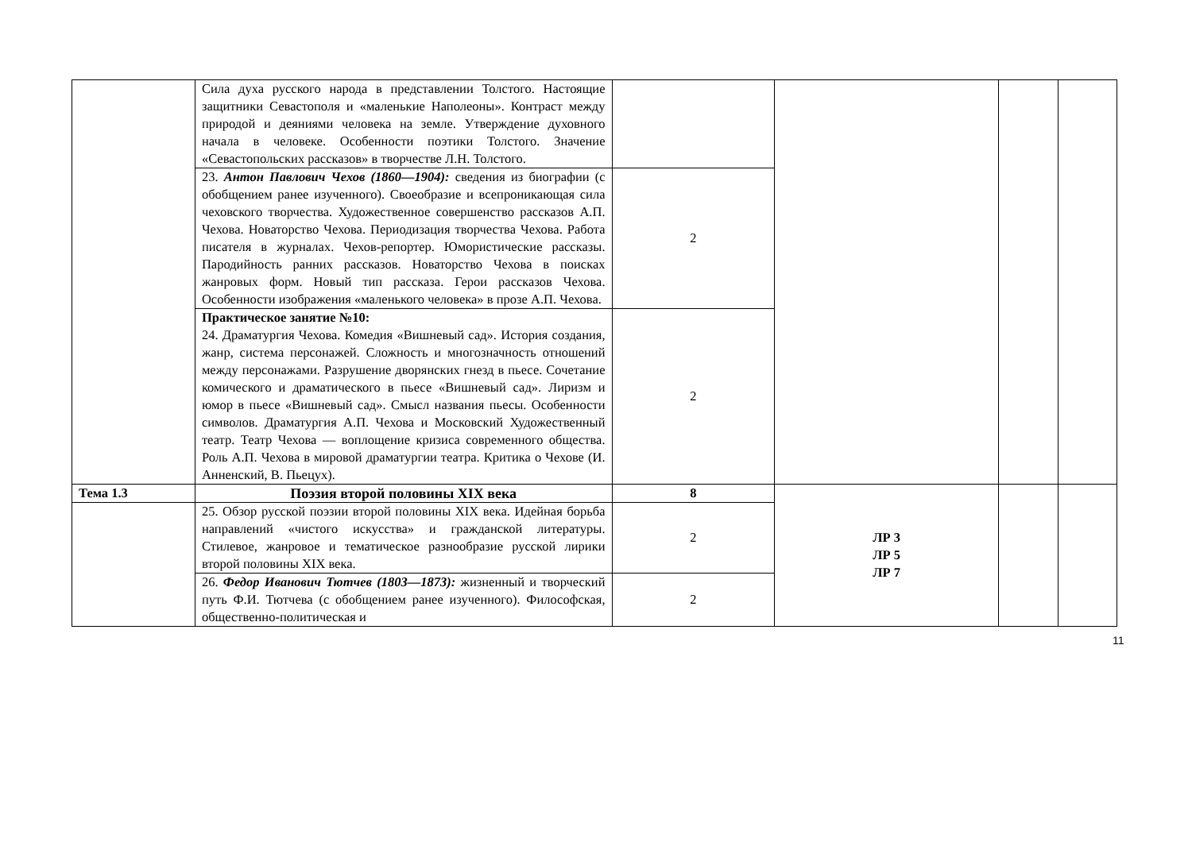| | Сила духа русского народа в представлении Толстого. Настоящие защитники Севастополя и «маленькие Наполеоны». Контраст между природой и деяниями человека на земле. Утверждение духовного начала в человеке. Особенности поэтики Толстого. Значение «Севастопольских рассказов» в творчестве Л.Н. Толстого. | | | | |
| | 23. Антон Павлович Чехов (1860—1904): сведения из биографии (с обобщением ранее изученного). Своеобразие и всепроникающая сила чеховского творчества. Художественное совершенство рассказов А.П. Чехова. Новаторство Чехова. Периодизация творчества Чехова. Работа писателя в журналах. Чехов-репортер. Юмористические рассказы. Пародийность ранних рассказов. Новаторство Чехова в поисках жанровых форм. Новый тип рассказа. Герои рассказов Чехова. Особенности изображения «маленького человека» в прозе А.П. Чехова. | 2 | | | |
| | Практическое занятие №10: 24. Драматургия Чехова. Комедия «Вишневый сад». История создания, жанр, система персонажей. Сложность и многозначность отношений между персонажами. Разрушение дворянских гнезд в пьесе. Сочетание комического и драматического в пьесе «Вишневый сад». Лиризм и юмор в пьесе «Вишневый сад». Смысл названия пьесы. Особенности символов. Драматургия А.П. Чехова и Московский Художественный театр. Театр Чехова — воплощение кризиса современного общества. Роль А.П. Чехова в мировой драматургии театра. Критика о Чехове (И. Анненский, В. Пьецух). | 2 | | | |
| Тема 1.3 | Поэзия второй половины XIX века | 8 | ЛР 3 ЛР 5 ЛР 7 | | |
| | 25. Обзор русской поэзии второй половины XIX века. Идейная борьба направлений «чистого искусства» и гражданской литературы. Стилевое, жанровое и тематическое разнообразие русской лирики второй половины XIX века. | 2 | | | |
| | 26. Федор Иванович Тютчев (1803—1873): жизненный и творческий путь Ф.И. Тютчева (с обобщением ранее изученного). Философская, общественно-политическая и | 2 | | | |
11